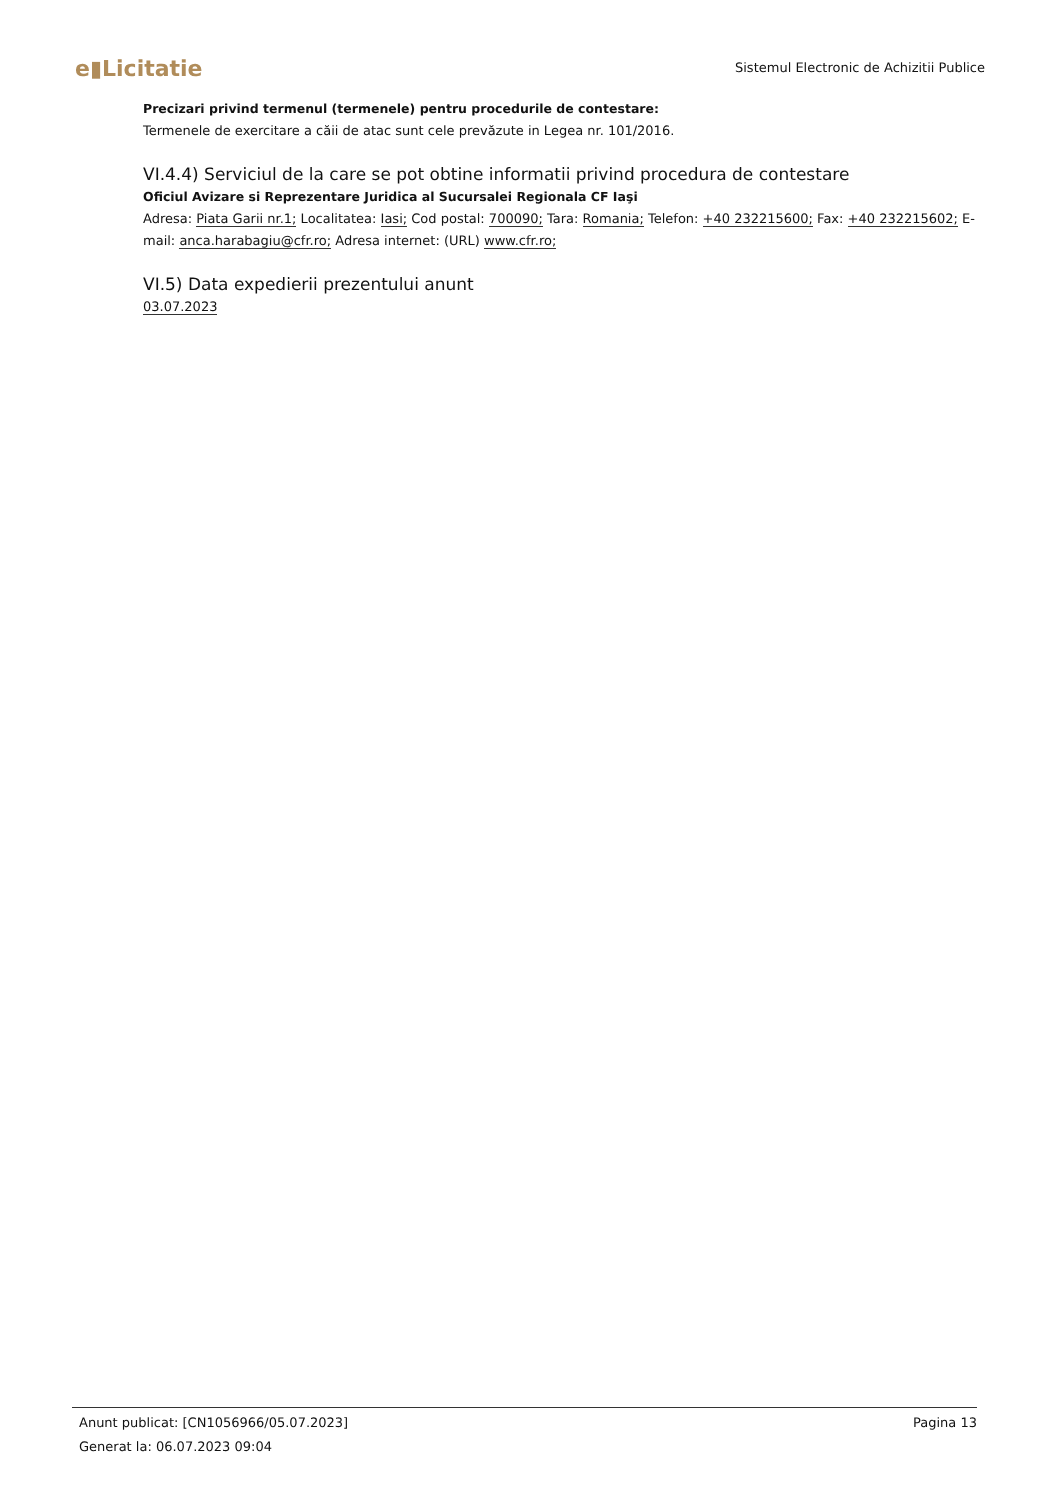e▮Licitatie
Sistemul Electronic de Achizitii Publice
Precizari privind termenul (termenele) pentru procedurile de contestare:
Termenele de exercitare a căii de atac sunt cele prevăzute in Legea nr. 101/2016.
VI.4.4) Serviciul de la care se pot obtine informatii privind procedura de contestare
Oficiul Avizare si Reprezentare Juridica al Sucursalei Regionala CF Iaşi
Adresa: Piata Garii nr.1; Localitatea: Iasi; Cod postal: 700090; Tara: Romania; Telefon: +40 232215600; Fax: +40 232215602; E-mail: anca.harabagiu@cfr.ro; Adresa internet: (URL) www.cfr.ro;
VI.5) Data expedierii prezentului anunt
03.07.2023
Anunt publicat: [CN1056966/05.07.2023] Pagina 13
Generat la: 06.07.2023 09:04